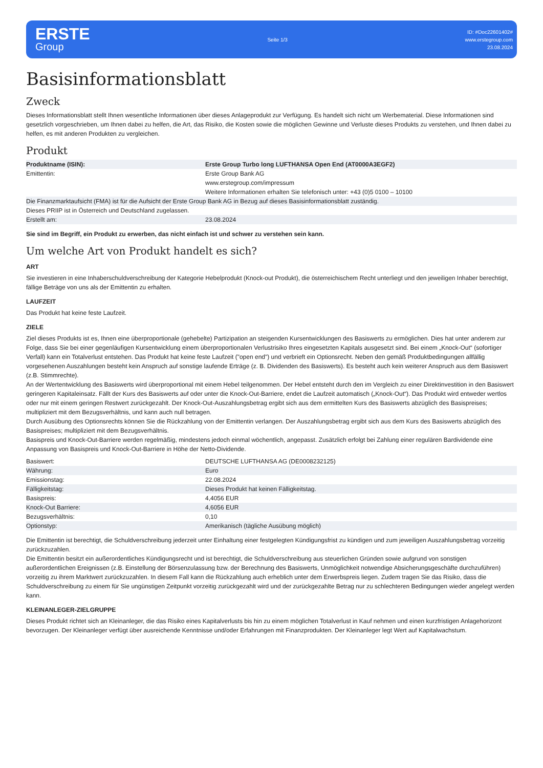ERSTE
Group
Seite 1/3
ID: #Doc22601402#
www.erstegroup.com
23.08.2024
Basisinformationsblatt
Zweck
Dieses Informationsblatt stellt Ihnen wesentliche Informationen über dieses Anlageprodukt zur Verfügung. Es handelt sich nicht um Werbematerial. Diese Informationen sind gesetzlich vorgeschrieben, um Ihnen dabei zu helfen, die Art, das Risiko, die Kosten sowie die möglichen Gewinne und Verluste dieses Produkts zu verstehen, und Ihnen dabei zu helfen, es mit anderen Produkten zu vergleichen.
Produkt
| Produktname (ISIN): | Erste Group Turbo long LUFTHANSA Open End (AT0000A3EGF2) |
| Emittentin: | Erste Group Bank AG www.erstegroup.com/impressum Weitere Informationen erhalten Sie telefonisch unter: +43 (0)5 0100 – 10100 |
| Die Finanzmarktaufsicht (FMA) ist für die Aufsicht der Erste Group Bank AG in Bezug auf dieses Basisinformationsblatt zuständig. | |
| Dieses PRIIP ist in Österreich und Deutschland zugelassen. | |
| Erstellt am: | 23.08.2024 |
Sie sind im Begriff, ein Produkt zu erwerben, das nicht einfach ist und schwer zu verstehen sein kann.
Um welche Art von Produkt handelt es sich?
ART
Sie investieren in eine Inhaberschuldverschreibung der Kategorie Hebelprodukt (Knock-out Produkt), die österreichischem Recht unterliegt und den jeweiligen Inhaber berechtigt, fällige Beträge von uns als der Emittentin zu erhalten.
LAUFZEIT
Das Produkt hat keine feste Laufzeit.
ZIELE
Ziel dieses Produkts ist es, Ihnen eine überproportionale (gehebelte) Partizipation an steigenden Kursentwicklungen des Basiswerts zu ermöglichen. Dies hat unter anderem zur Folge, dass Sie bei einer gegenläufigen Kursentwicklung einem überproportionalen Verlustrisiko Ihres eingesetzten Kapitals ausgesetzt sind. Bei einem „Knock-Out“ (sofortiger Verfall) kann ein Totalverlust entstehen. Das Produkt hat keine feste Laufzeit ("open end") und verbrieft ein Optionsrecht. Neben den gemäß Produktbedingungen allfällig vorgesehenen Auszahlungen besteht kein Anspruch auf sonstige laufende Erträge (z. B. Dividenden des Basiswerts). Es besteht auch kein weiterer Anspruch aus dem Basiswert (z.B. Stimmrechte).
An der Wertentwicklung des Basiswerts wird überproportional mit einem Hebel teilgenommen. Der Hebel entsteht durch den im Vergleich zu einer Direktinvestition in den Basiswert geringeren Kapitaleinsatz. Fällt der Kurs des Basiswerts auf oder unter die Knock-Out-Barriere, endet die Laufzeit automatisch („Knock-Out“). Das Produkt wird entweder wertlos oder nur mit einem geringen Restwert zurückgezahlt. Der Knock-Out-Auszahlungsbetrag ergibt sich aus dem ermittelten Kurs des Basiswerts abzüglich des Basispreises; multipliziert mit dem Bezugsverhältnis, und kann auch null betragen.
Durch Ausübung des Optionsrechts können Sie die Rückzahlung von der Emittentin verlangen. Der Auszahlungsbetrag ergibt sich aus dem Kurs des Basiswerts abzüglich des Basispreises; multipliziert mit dem Bezugsverhältnis.
Basispreis und Knock-Out-Barriere werden regelmäßig, mindestens jedoch einmal wöchentlich, angepasst. Zusätzlich erfolgt bei Zahlung einer regulären Bardividende eine Anpassung von Basispreis und Knock-Out-Barriere in Höhe der Netto-Dividende.
| Basiswert: | DEUTSCHE LUFTHANSA AG (DE0008232125) |
| Währung: | Euro |
| Emissionstag: | 22.08.2024 |
| Fälligkeitstag: | Dieses Produkt hat keinen Fälligkeitstag. |
| Basispreis: | 4,4056 EUR |
| Knock-Out Barriere: | 4,6056 EUR |
| Bezugsverhältnis: | 0,10 |
| Optionstyp: | Amerikanisch (tägliche Ausübung möglich) |
Die Emittentin ist berechtigt, die Schuldverschreibung jederzeit unter Einhaltung einer festgelegten Kündigungsfrist zu kündigen und zum jeweiligen Auszahlungsbetrag vorzeitig zurückzuzahlen.
Die Emittentin besitzt ein außerordentliches Kündigungsrecht und ist berechtigt, die Schuldverschreibung aus steuerlichen Gründen sowie aufgrund von sonstigen außerordentlichen Ereignissen (z.B. Einstellung der Börsenzulassung bzw. der Berechnung des Basiswerts, Unmöglichkeit notwendige Absicherungsgeschäfte durchzuführen) vorzeitig zu ihrem Marktwert zurückzuzahlen. In diesem Fall kann die Rückzahlung auch erheblich unter dem Erwerbspreis liegen. Zudem tragen Sie das Risiko, dass die Schuldverschreibung zu einem für Sie ungünstigen Zeitpunkt vorzeitig zurückgezahlt wird und der zurückgezahlte Betrag nur zu schlechteren Bedingungen wieder angelegt werden kann.
KLEINANLEGER-ZIELGRUPPE
Dieses Produkt richtet sich an Kleinanleger, die das Risiko eines Kapitalverlusts bis hin zu einem möglichen Totalverlust in Kauf nehmen und einen kurzfristigen Anlagehorizont bevorzugen. Der Kleinanleger verfügt über ausreichende Kenntnisse und/oder Erfahrungen mit Finanzprodukten. Der Kleinanleger legt Wert auf Kapitalwachstum.